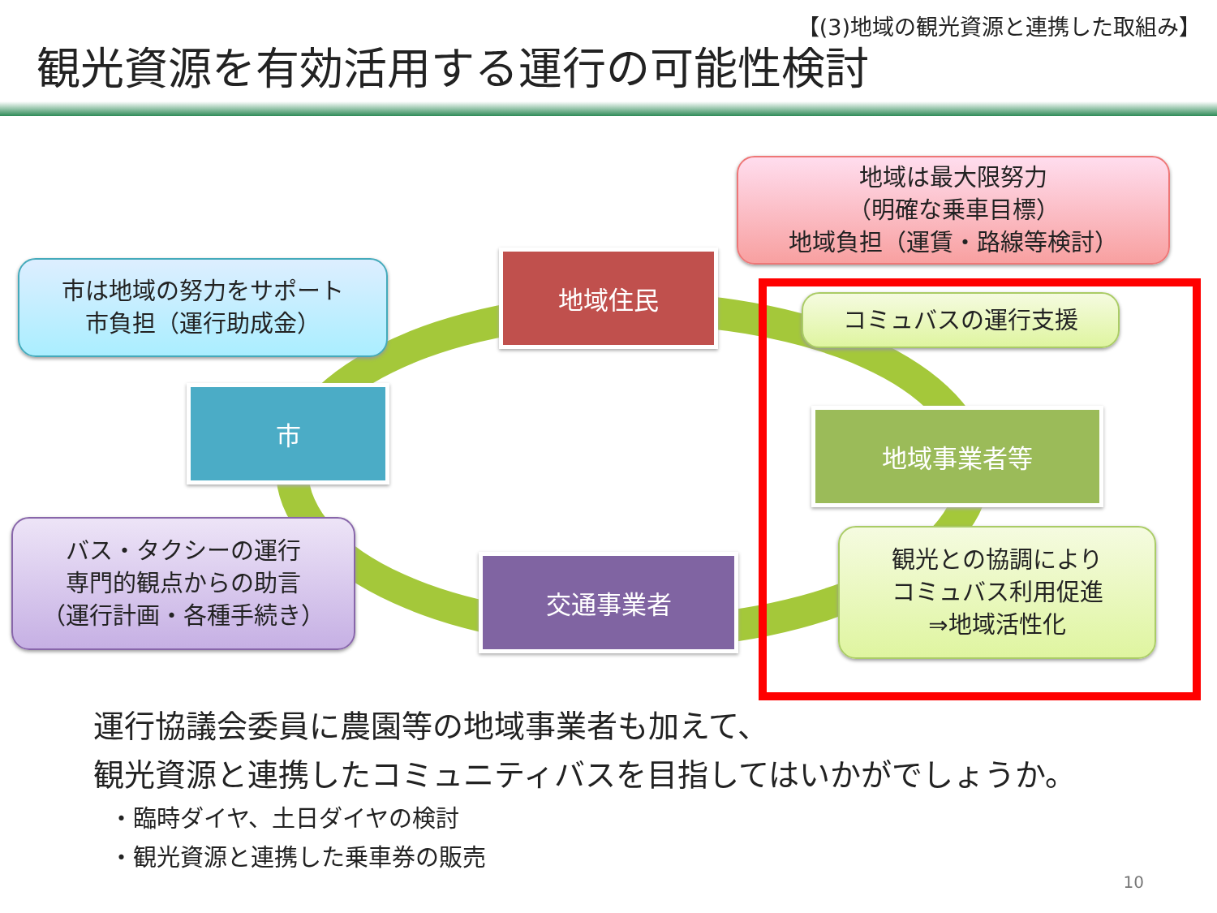【(3)地域の観光資源と連携した取組み】
観光資源を有効活用する運行の可能性検討
地域は最大限努力
（明確な乗車目標）
地域負担（運賃・路線等検討）
地域住民
市は地域の努力をサポート
市負担（運行助成金）
市
コミュバスの運行支援
地域事業者等
バス・タクシーの運行
専門的観点からの助言
（運行計画・各種手続き）
交通事業者
観光との協調により
コミュバス利用促進
⇒地域活性化
運行協議会委員に農園等の地域事業者も加えて、
観光資源と連携したコミュニティバスを目指してはいかがでしょうか。
・臨時ダイヤ、土日ダイヤの検討
・観光資源と連携した乗車券の販売
10